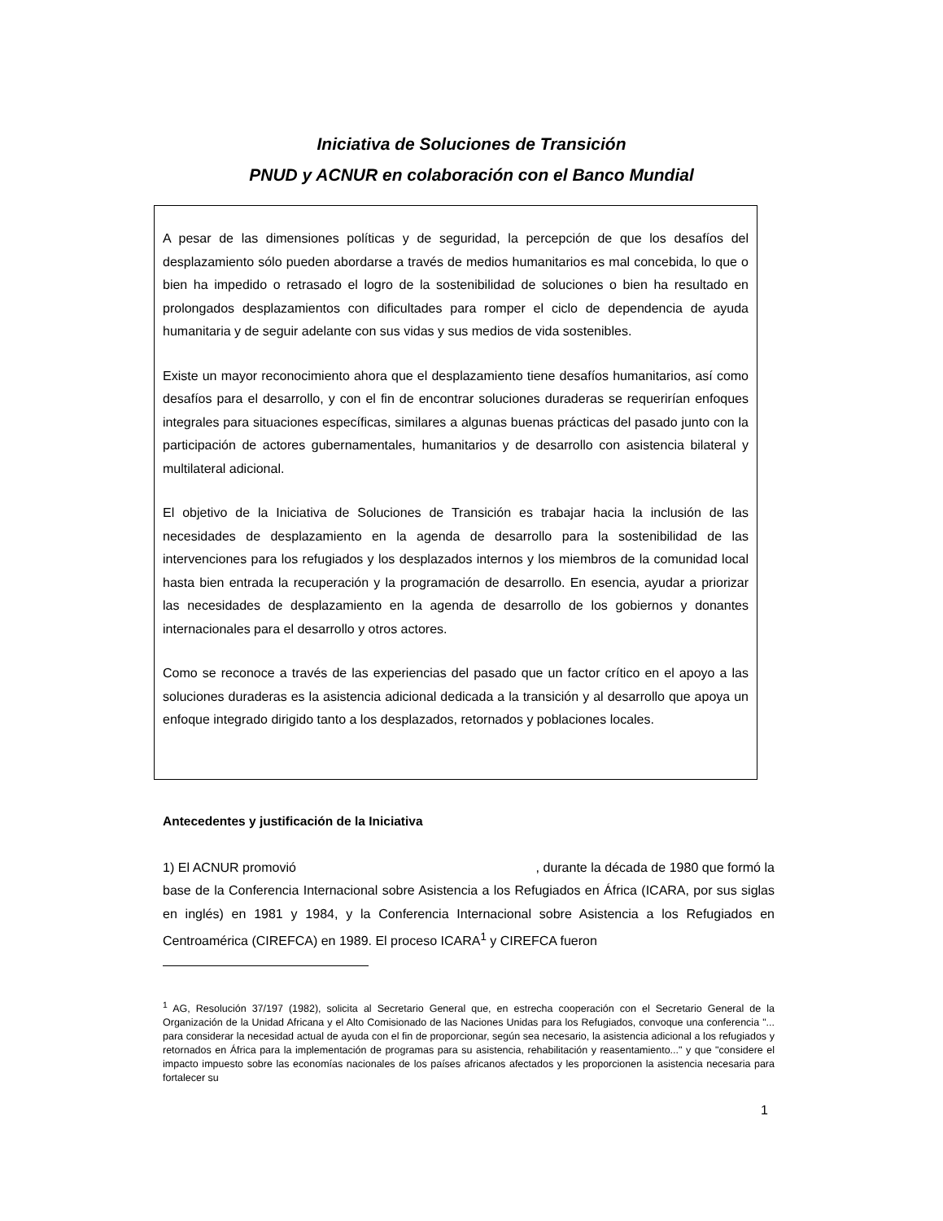Iniciativa de Soluciones de Transición
PNUD y ACNUR en colaboración con el Banco Mundial
A pesar de las dimensiones políticas y de seguridad, la percepción de que los desafíos del desplazamiento sólo pueden abordarse a través de medios humanitarios es mal concebida, lo que o bien ha impedido o retrasado el logro de la sostenibilidad de soluciones o bien ha resultado en prolongados desplazamientos con dificultades para romper el ciclo de dependencia de ayuda humanitaria y de seguir adelante con sus vidas y sus medios de vida sostenibles.
Existe un mayor reconocimiento ahora que el desplazamiento tiene desafíos humanitarios, así como desafíos para el desarrollo, y con el fin de encontrar soluciones duraderas se requerirían enfoques integrales para situaciones específicas, similares a algunas buenas prácticas del pasado junto con la participación de actores gubernamentales, humanitarios y de desarrollo con asistencia bilateral y multilateral adicional.
El objetivo de la Iniciativa de Soluciones de Transición es trabajar hacia la inclusión de las necesidades de desplazamiento en la agenda de desarrollo para la sostenibilidad de las intervenciones para los refugiados y los desplazados internos y los miembros de la comunidad local hasta bien entrada la recuperación y la programación de desarrollo. En esencia, ayudar a priorizar las necesidades de desplazamiento en la agenda de desarrollo de los gobiernos y donantes internacionales para el desarrollo y otros actores.
Como se reconoce a través de las experiencias del pasado que un factor crítico en el apoyo a las soluciones duraderas es la asistencia adicional dedicada a la transición y al desarrollo que apoya un enfoque integrado dirigido tanto a los desplazados, retornados y poblaciones locales.
Antecedentes y justificación de la Iniciativa
1) El ACNUR promovió , durante la década de 1980 que formó la base de la Conferencia Internacional sobre Asistencia a los Refugiados en África (ICARA, por sus siglas en inglés) en 1981 y 1984, y la Conferencia Internacional sobre Asistencia a los Refugiados en Centroamérica (CIREFCA) en 1989. El proceso ICARA<sup>1</sup> y CIREFCA fueron
<sup>1</sup> AG, Resolución 37/197 (1982), solicita al Secretario General que, en estrecha cooperación con el Secretario General de la Organización de la Unidad Africana y el Alto Comisionado de las Naciones Unidas para los Refugiados, convoque una conferencia "... para considerar la necesidad actual de ayuda con el fin de proporcionar, según sea necesario, la asistencia adicional a los refugiados y retornados en África para la implementación de programas para su asistencia, rehabilitación y reasentamiento..." y que "considere el impacto impuesto sobre las economías nacionales de los países africanos afectados y les proporcionen la asistencia necesaria para fortalecer su
1